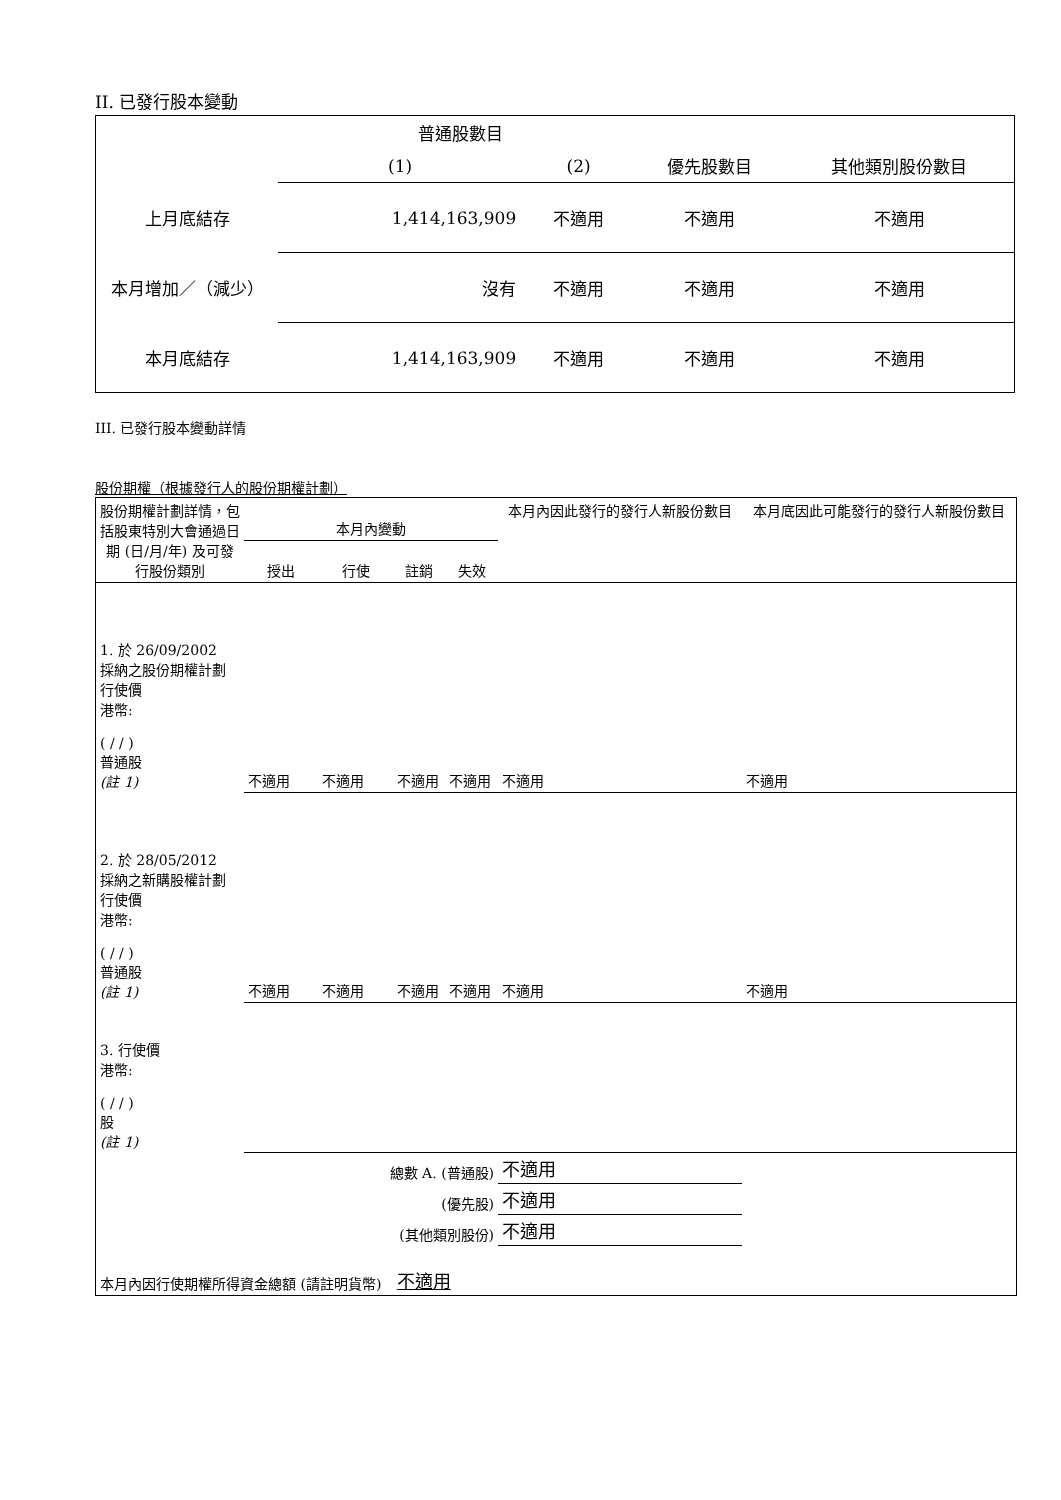II. 已發行股本變動
| | 普通股數目 | | | |
| | (1) | (2) | 優先股數目 | 其他類別股份數目 |
| 上月底結存 | 1,414,163,909 | 不適用 | 不適用 | 不適用 |
| 本月增加／（減少） | 沒有 | 不適用 | 不適用 | 不適用 |
| 本月底結存 | 1,414,163,909 | 不適用 | 不適用 | 不適用 |
III. 已發行股本變動詳情
股份期權（根據發行人的股份期權計劃）
| 股份期權計劃詳情，包括股東特別大會通過日期 (日/月/年) 及可發行股份類別 | 本月內變動 | | | | 本月內因此發行的發行人新股份數目 | 本月底因此可能發行的發行人新股份數目 |
| | 授出 | 行使 | 註銷 | 失效 | | |
| 1. 於 26/09/2002 採納之股份期權計劃 行使價 港幣: ( / / ) 普通股 (註 1) | 不適用 | 不適用 | 不適用 | 不適用 | 不適用 | 不適用 |
| 2. 於 28/05/2012 採納之新購股權計劃 行使價 港幣: ( / / ) 普通股 (註 1) | 不適用 | 不適用 | 不適用 | 不適用 | 不適用 | 不適用 |
| 3. 行使價 港幣: ( / / ) 股 (註 1) | | | | | | |
| 總數 A. (普通股) | | | | | 不適用 | |
| (優先股) | | | | | 不適用 | |
| (其他類別股份) | | | | | 不適用 | |
| 本月內因行使期權所得資金總額 (請註明貨幣) | | | 不適用 | | | |